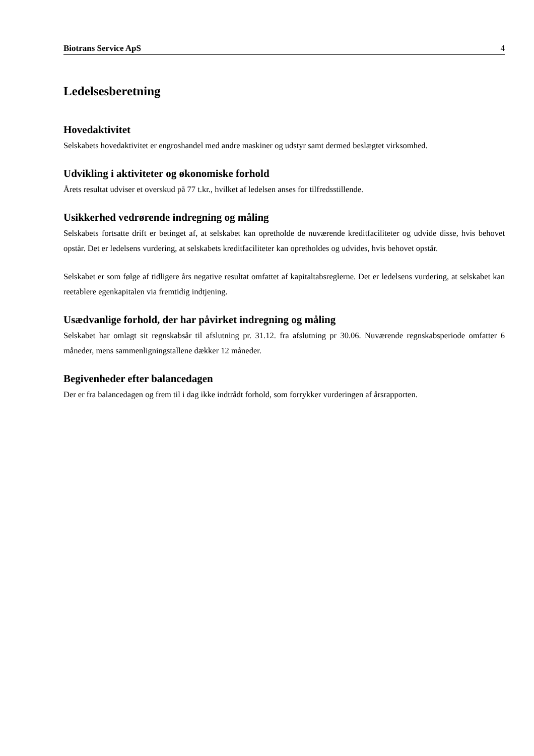Biotrans Service ApS 4
Ledelsesberetning
Hovedaktivitet
Selskabets hovedaktivitet er engroshandel med andre maskiner og udstyr samt dermed beslægtet virksomhed.
Udvikling i aktiviteter og økonomiske forhold
Årets resultat udviser et overskud på 77 t.kr., hvilket af ledelsen anses for tilfredsstillende.
Usikkerhed vedrørende indregning og måling
Selskabets fortsatte drift er betinget af, at selskabet kan opretholde de nuværende kreditfaciliteter og udvide disse, hvis behovet opstår. Det er ledelsens vurdering, at selskabets kreditfaciliteter kan opretholdes og udvides, hvis behovet opstår.
Selskabet er som følge af tidligere års negative resultat omfattet af kapitaltabsreglerne. Det er ledelsens vurdering, at selskabet kan reetablere egenkapitalen via fremtidig indtjening.
Usædvanlige forhold, der har påvirket indregning og måling
Selskabet har omlagt sit regnskabsår til afslutning pr. 31.12. fra afslutning pr 30.06. Nuværende regnskabsperiode omfatter 6 måneder, mens sammenligningstallene dækker 12 måneder.
Begivenheder efter balancedagen
Der er fra balancedagen og frem til i dag ikke indtrådt forhold, som forrykker vurderingen af årsrapporten.